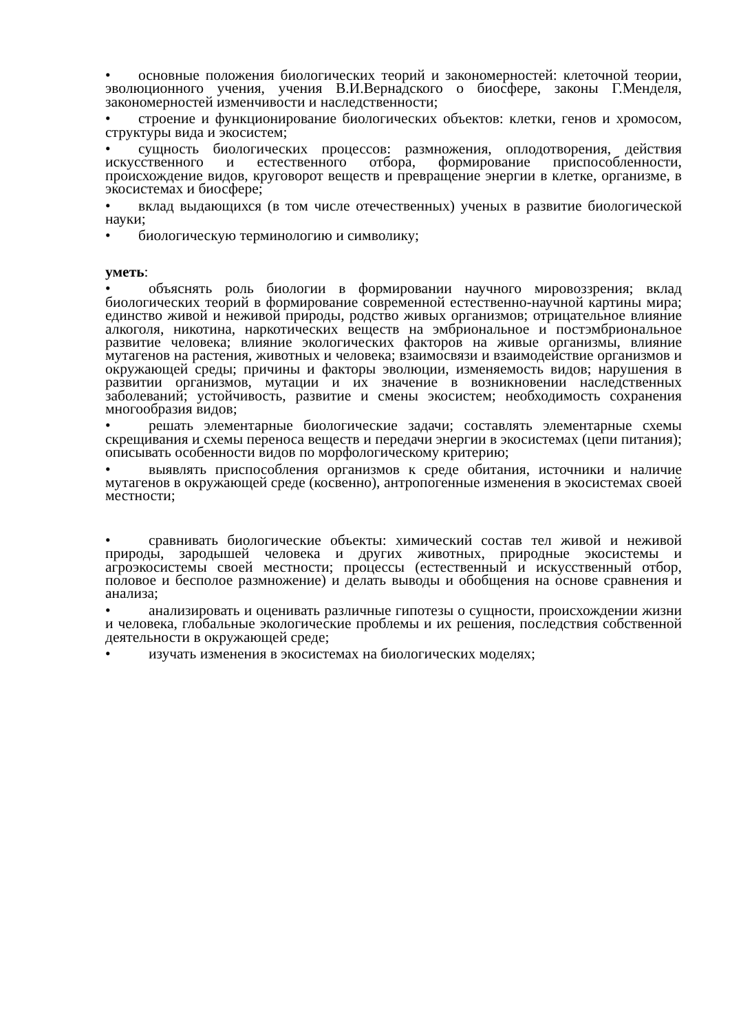• основные положения биологических теорий и закономерностей: клеточной теории, эволюционного учения, учения В.И.Вернадского о биосфере, законы Г.Менделя, закономерностей изменчивости и наследственности;
• строение и функционирование биологических объектов: клетки, генов и хромосом, структуры вида и экосистем;
• сущность биологических процессов: размножения, оплодотворения, действия искусственного и естественного отбора, формирование приспособленности, происхождение видов, круговорот веществ и превращение энергии в клетке, организме, в экосистемах и биосфере;
• вклад выдающихся (в том числе отечественных) ученых в развитие биологической науки;
• биологическую терминологию и символику;
уметь:
• объяснять роль биологии в формировании научного мировоззрения; вклад биологических теорий в формирование современной естественно-научной картины мира; единство живой и неживой природы, родство живых организмов; отрицательное влияние алкоголя, никотина, наркотических веществ на эмбриональное и постэмбриональное развитие человека; влияние экологических факторов на живые организмы, влияние мутагенов на растения, животных и человека; взаимосвязи и взаимодействие организмов и окружающей среды; причины и факторы эволюции, изменяемость видов; нарушения в развитии организмов, мутации и их значение в возникновении наследственных заболеваний; устойчивость, развитие и смены экосистем; необходимость сохранения многообразия видов;
• решать элементарные биологические задачи; составлять элементарные схемы скрещивания и схемы переноса веществ и передачи энергии в экосистемах (цепи питания); описывать особенности видов по морфологическому критерию;
• выявлять приспособления организмов к среде обитания, источники и наличие мутагенов в окружающей среде (косвенно), антропогенные изменения в экосистемах своей местности;
• сравнивать биологические объекты: химический состав тел живой и неживой природы, зародышей человека и других животных, природные экосистемы и агроэкосистемы своей местности; процессы (естественный и искусственный отбор, половое и бесполое размножение) и делать выводы и обобщения на основе сравнения и анализа;
• анализировать и оценивать различные гипотезы о сущности, происхождении жизни и человека, глобальные экологические проблемы и их решения, последствия собственной деятельности в окружающей среде;
• изучать изменения в экосистемах на биологических моделях;